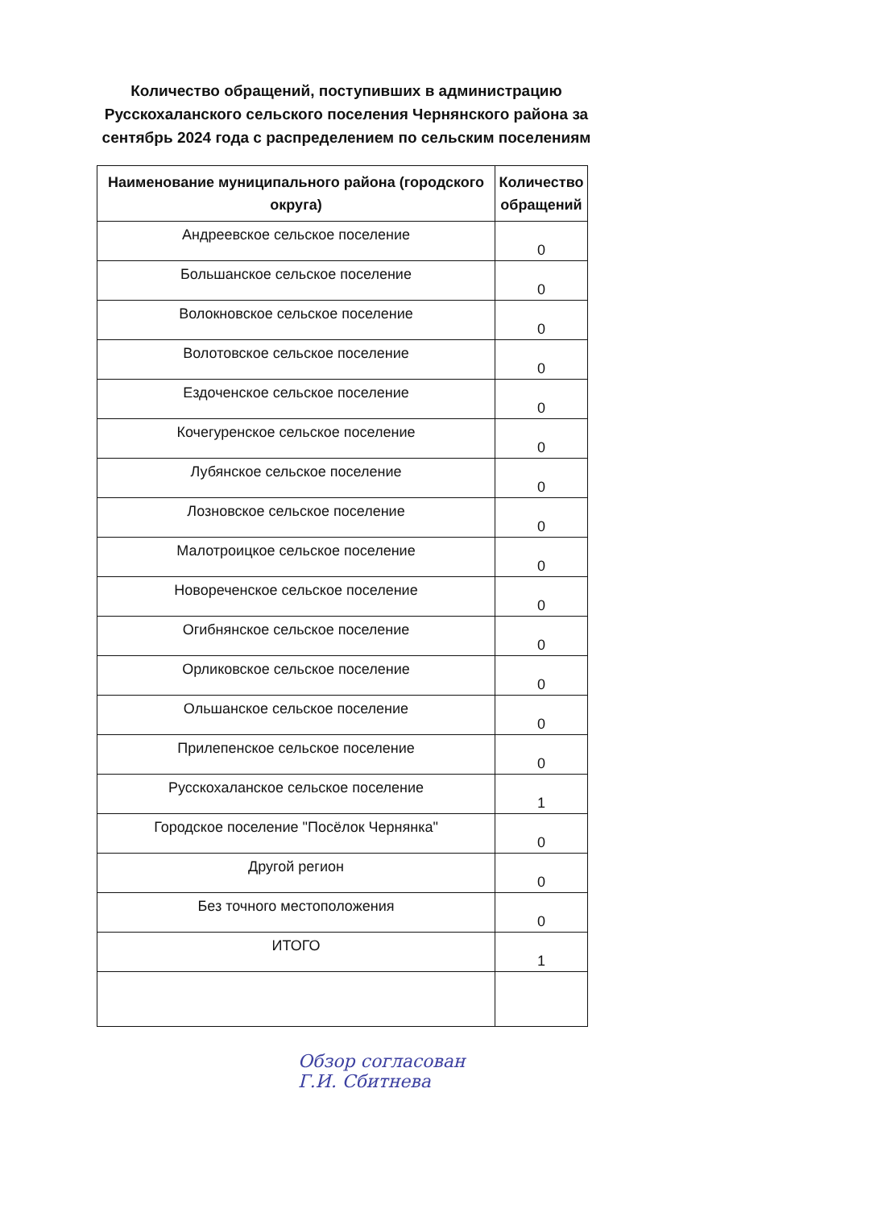Количество обращений, поступивших в администрацию Русскохаланского сельского поселения Чернянского района за сентябрь 2024 года с распределением по сельским поселениям
| Наименование муниципального района (городского округа) | Количество обращений |
| --- | --- |
| Андреевское сельское поселение | 0 |
| Большанское сельское поселение | 0 |
| Волокновское сельское поселение | 0 |
| Волотовское сельское поселение | 0 |
| Ездоченское сельское поселение | 0 |
| Кочегуренское сельское поселение | 0 |
| Лубянское сельское поселение | 0 |
| Лозновское сельское поселение | 0 |
| Малотроицкое сельское поселение | 0 |
| Новореченское сельское поселение | 0 |
| Огибнянское сельское поселение | 0 |
| Орликовское сельское поселение | 0 |
| Ольшанское сельское поселение | 0 |
| Прилепенское сельское поселение | 0 |
| Русскохаланское сельское поселение | 1 |
| Городское поселение "Посёлок Чернянка" | 0 |
| Другой регион | 0 |
| Без точного местоположения | 0 |
| ИТОГО | 1 |
Обзор согласован
Г.И. Сбитнева